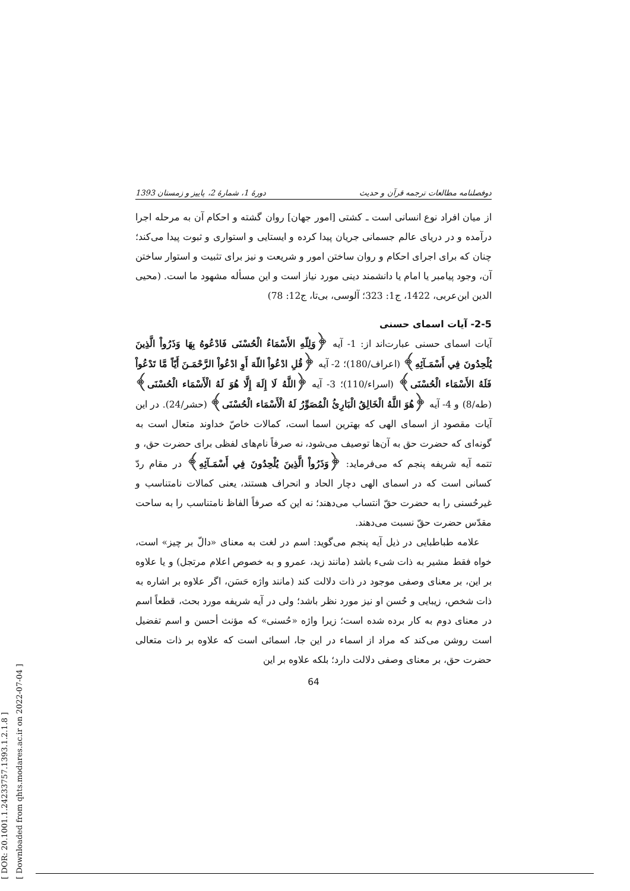[ DOR: 20.1001.1.24233757.1393.1.2.1.8 ]
[ Downloaded from qhts.modares.ac.ir on 2022-07-04 ]
دوفصلنامه مطالعات ترجمه قرآن و حدیث دورهٔ 1، شمارهٔ 2، پاییز و زمستان 1393
از میان افراد نوع انسانی است ـ کشتی [امور جهان] روان گشته و احکام آن به مرحله اجرا درآمده و در دریای عالم جسمانی جریان پیدا کرده و ایستایی و استواری و ثبوت پیدا می‌کند؛ چنان که برای اجرای احکام و روان ساختن امور و شریعت و نیز برای تثبیت و استوار ساختن آن، وجود پیامبر یا امام یا دانشمند دینی مورد نیاز است و این مسأله مشهود ما است. (محیی الدین ابن‌عربی، 1422، ج1: 323؛ آلوسی، بی‌تا، ج12: 78)
2-5- آیات اسمای حسنی
آیات اسمای حسنی عبارت‌اند از: 1- آیه ﴿وَلِلّهِ الأَسْمَاءُ الْحُسْنَى فَادْعُوهُ بِهَا وَذَرُواْ الَّذِينَ يُلْحِدُونَ فِي أَسْمَـآئِهِ﴾ (اعراف/180)؛ 2- آیه ﴿قُلِ ادْعُواْ اللّهَ أَوِ ادْعُواْ الرَّحْمَـنَ أَيّاً مَّا تَدْعُواْ فَلَهُ الأَسْمَاء الْحُسْنَى﴾ (اسراء/110)؛ 3- آیه ﴿اللَّهُ لَا إِلَهَ إِلَّا هُوَ لَهُ الْأَسْمَاء الْحُسْنَى﴾ (طه/8) و 4- آیه ﴿هُوَ اللَّهُ الْخَالِقُ الْبَارِئُ الْمُصَوِّرُ لَهُ الْأَسْمَاء الْحُسْنَى﴾ (حشر/24). در این آیات مقصود از اسمای الهی که بهترین اسما است، کمالات خاصّ خداوند متعال است به گونه‌ای که حضرت حق به آن‌ها توصیف می‌شود، نه صرفاً نام‌های لفظی برای حضرت حق، و تتمه آیه شریفه پنجم که می‌فرماید: ﴿وَذَرُواْ الَّذِينَ يُلْحِدُونَ فِي أَسْمَـآئِهِ﴾ در مقام ردّ کسانی است که در اسمای الهی دچار الحاد و انحراف هستند، یعنی کمالات نامتناسب و غیرحُسنی را به حضرت حقّ انتساب می‌دهند؛ نه این که صرفاً الفاظ نامتناسب را به ساحت مقدّس حضرت حقّ نسبت می‌دهند.
علامه طباطبایی در ذیل آیه پنجم می‌گوید: اسم در لغت به معنای «دالّ بر چیز» است، خواه فقط مشیر به ذات شیء باشد (مانند زید، عمرو و به خصوص اعلام مرتجل) و یا علاوه بر این، بر معنای وصفی موجود در ذات دلالت کند (مانند واژه حَسَن، اگر علاوه بر اشاره به ذات شخص، زیبایی و حُسن او نیز مورد نظر باشد؛ ولی در آیه شریفه مورد بحث، قطعاً اسم در معنای دوم به کار برده شده است؛ زیرا واژه «حُسنی» که مؤنث أحسن و اسم تفضیل است روشن می‌کند که مراد از اسماء در این جا، اسمائی است که علاوه بر ذات متعالی حضرت حق، بر معنای وصفی دلالت دارد؛ بلکه علاوه بر این
64